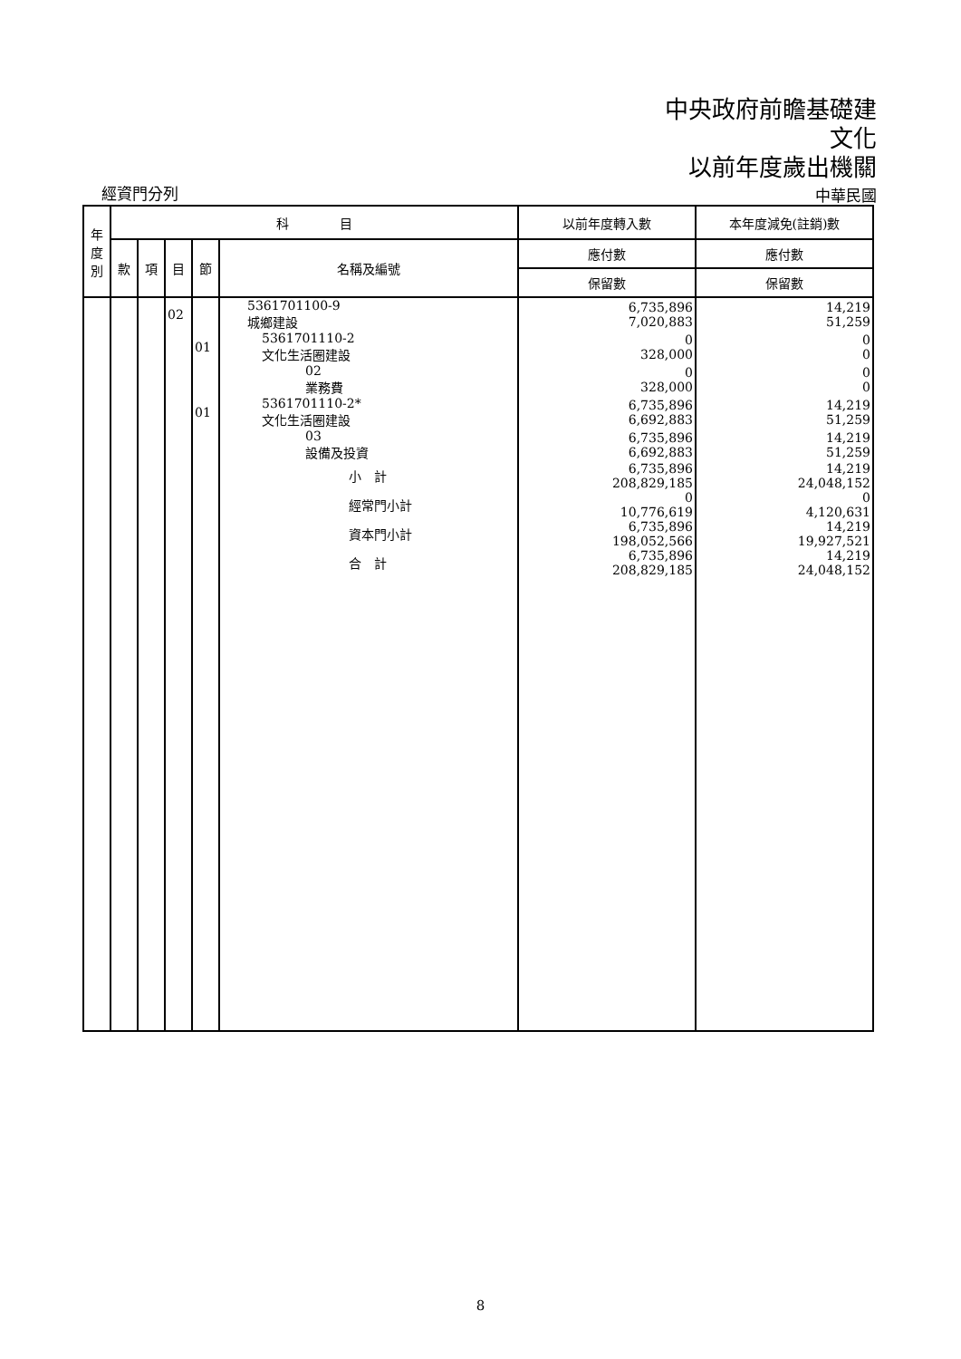中央政府前瞻基礎建
文化
以前年度歲出機關
經資門分列 中華民國
| 年 度 別 | 科 目 | | | | | 以前年度轉入數 | 本年度減免(註銷)數 |
| --- | --- | --- | --- | --- | --- | --- | --- |
| | 款 | 項 | 目 | 節 | 名稱及編號 | 應付數 | 應付數 |
| | | | | | | 保留數 | 保留數 |
| | | | 02 | | 5361701100-9 城鄉建設 | 6,735,896 7,020,883 | 14,219 51,259 |
| | | | | 01 | 5361701110-2 文化生活圈建設 | 0 328,000 | 0 0 |
| | | | | | 02 業務費 | 0 328,000 | 0 0 |
| | | | | 01 | 5361701110-2* 文化生活圈建設 | 6,735,896 6,692,883 | 14,219 51,259 |
| | | | | | 03 設備及投資 | 6,735,896 6,692,883 | 14,219 51,259 |
| | | | | | 小 計 | 6,735,896 208,829,185 | 14,219 24,048,152 |
| | | | | | 經常門小計 | 0 10,776,619 | 0 4,120,631 |
| | | | | | 資本門小計 | 6,735,896 198,052,566 | 14,219 19,927,521 |
| | | | | | 合 計 | 6,735,896 208,829,185 | 14,219 24,048,152 |
8